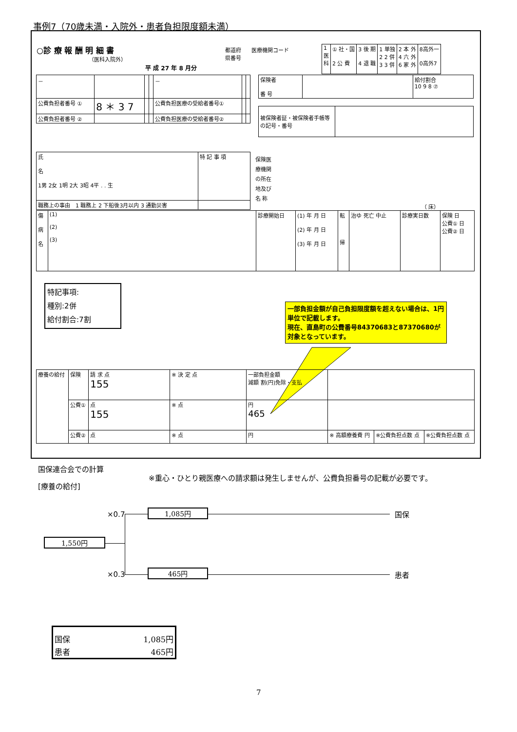事例7（70歳未満・入院外・患者負担限度額未満）
○診 療 報 酬 明 細 書
（医科入院外）
平 成 27 年 8 月分
都道府
県番号
医療機関コード
| 1 医 科 | ① 社・国 2 公 費 | 3 後 期 4 退 職 | 1 単独 2 2 併 3 3 併 | 2 本 外 4 六 外 6 家 外 | 8高外一 0高外7 |
| 保険者 番 号 | | 給付割合 10 9 8 ⑦ |
| － | | | | － | | |
| 公費負担者番号 ① | 8 ＊ 3 7 | | | 公費負担医療の受給者番号① | | |
| 公費負担者番号 ② | | | | 公費負担医療の受給者番号② | | |
| 被保険者証・被保険者手帳等の記号・番号 | |
| 氏 名 1男 2女 1明 2大 3昭 4平 . . 生 | 特 記 事 項 |
| 職務上の事由 1 職務上 2 下船後3月以内 3 通勤災害 | |
保険医
療機関
の所在
地及び
名 称
（ 床）
| 傷 病 名 | (1) (2) (3) | 診療開始日 | (1) 年 月 日 (2) 年 月 日 (3) 年 月 日 | 転 帰 | 治ゆ 死亡 中止 | 診療実日数 | 保険 日 公費① 日 公費② 日 |
特記事項:
種別:2併
給付割合:7割
一部負担金額が自己負担限度額を超えない場合は、1円単位で記載します。
現在、直島町の公費番号84370683と87370680が対象となっています。
| 療養の給付 | 保険 | 請 求 点 155 | ※ 決 定 点 | 一部負担金額 減額 割(円)免除・支払 | | | |
| | 公費① | 点 155 | ※ 点 | 円 465 | | | |
| | 公費② | 点 | ※ 点 | 円 | ※ 高額療養費 円 | ※公費負担点数 点 | ※公費負担点数 点 |
国保連合会での計算
※重心・ひとり親医療への請求額は発生しませんが、公費負担番号の記載が必要です。
[療養の給付]
×0.7 1,085円 国保
1,550円
×0.3 465円 患者
| 国保 | 1,085円 |
| 患者 | 465円 |
7